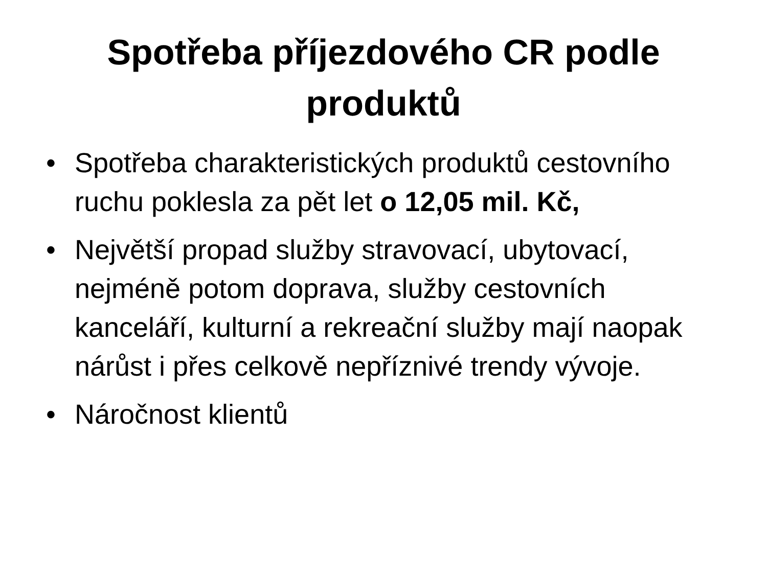Spotřeba příjezdového CR podle
produktů
• Spotřeba charakteristických produktů cestovního ruchu poklesla za pět let o 12,05 mil. Kč,
• Největší propad služby stravovací, ubytovací, nejméně potom doprava, služby cestovních kanceláří, kulturní a rekreační služby mají naopak nárůst i přes celkově nepříznivé trendy vývoje.
• Náročnost klientů